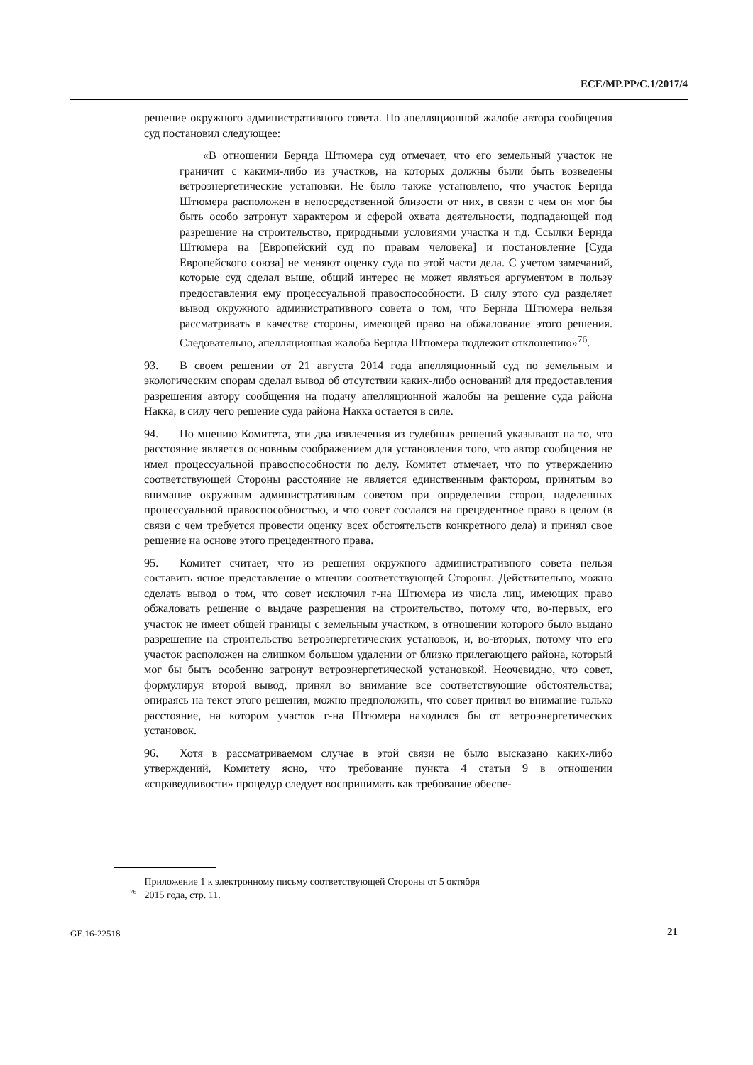ECE/MP.PP/C.1/2017/4
решение окружного административного совета. По апелляционной жалобе автора сообщения суд постановил следующее:
«В отношении Бернда Штюмера суд отмечает, что его земельный участок не граничит с какими-либо из участков, на которых должны были быть возведены ветроэнергетические установки. Не было также установлено, что участок Бернда Штюмера расположен в непосредственной близости от них, в связи с чем он мог бы быть особо затронут характером и сферой охвата деятельности, подпадающей под разрешение на строительство, природными условиями участка и т.д. Ссылки Бернда Штюмера на [Европейский суд по правам человека] и постановление [Суда Европейского союза] не меняют оценку суда по этой части дела. С учетом замечаний, которые суд сделал выше, общий интерес не может являться аргументом в пользу предоставления ему процессуальной правоспособности. В силу этого суд разделяет вывод окружного административного совета о том, что Бернда Штюмера нельзя рассматривать в качестве стороны, имеющей право на обжалование этого решения. Следовательно, апелляционная жалоба Бернда Штюмера подлежит отклонению»<sup>76</sup>.
93. В своем решении от 21 августа 2014 года апелляционный суд по земельным и экологическим спорам сделал вывод об отсутствии каких-либо оснований для предоставления разрешения автору сообщения на подачу апелляционной жалобы на решение суда района Накка, в силу чего решение суда района Накка остается в силе.
94. По мнению Комитета, эти два извлечения из судебных решений указывают на то, что расстояние является основным соображением для установления того, что автор сообщения не имел процессуальной правоспособности по делу. Комитет отмечает, что по утверждению соответствующей Стороны расстояние не является единственным фактором, принятым во внимание окружным административным советом при определении сторон, наделенных процессуальной правоспособностью, и что совет сослался на прецедентное право в целом (в связи с чем требуется провести оценку всех обстоятельств конкретного дела) и принял свое решение на основе этого прецедентного права.
95. Комитет считает, что из решения окружного административного совета нельзя составить ясное представление о мнении соответствующей Стороны. Действительно, можно сделать вывод о том, что совет исключил г-на Штюмера из числа лиц, имеющих право обжаловать решение о выдаче разрешения на строительство, потому что, во-первых, его участок не имеет общей границы с земельным участком, в отношении которого было выдано разрешение на строительство ветроэнергетических установок, и, во-вторых, потому что его участок расположен на слишком большом удалении от близко прилегающего района, который мог бы быть особенно затронут ветроэнергетической установкой. Неочевидно, что совет, формулируя второй вывод, принял во внимание все соответствующие обстоятельства; опираясь на текст этого решения, можно предположить, что совет принял во внимание только расстояние, на котором участок г-на Штюмера находился бы от ветроэнергетических установок.
96. Хотя в рассматриваемом случае в этой связи не было высказано каких-либо утверждений, Комитету ясно, что требование пункта 4 статьи 9 в отношении «справедливости» процедур следует воспринимать как требование обеспе-
<sup>76</sup> Приложение 1 к электронному письму соответствующей Стороны от 5 октября
2015 года, стр. 11.
GE.16-22518 21